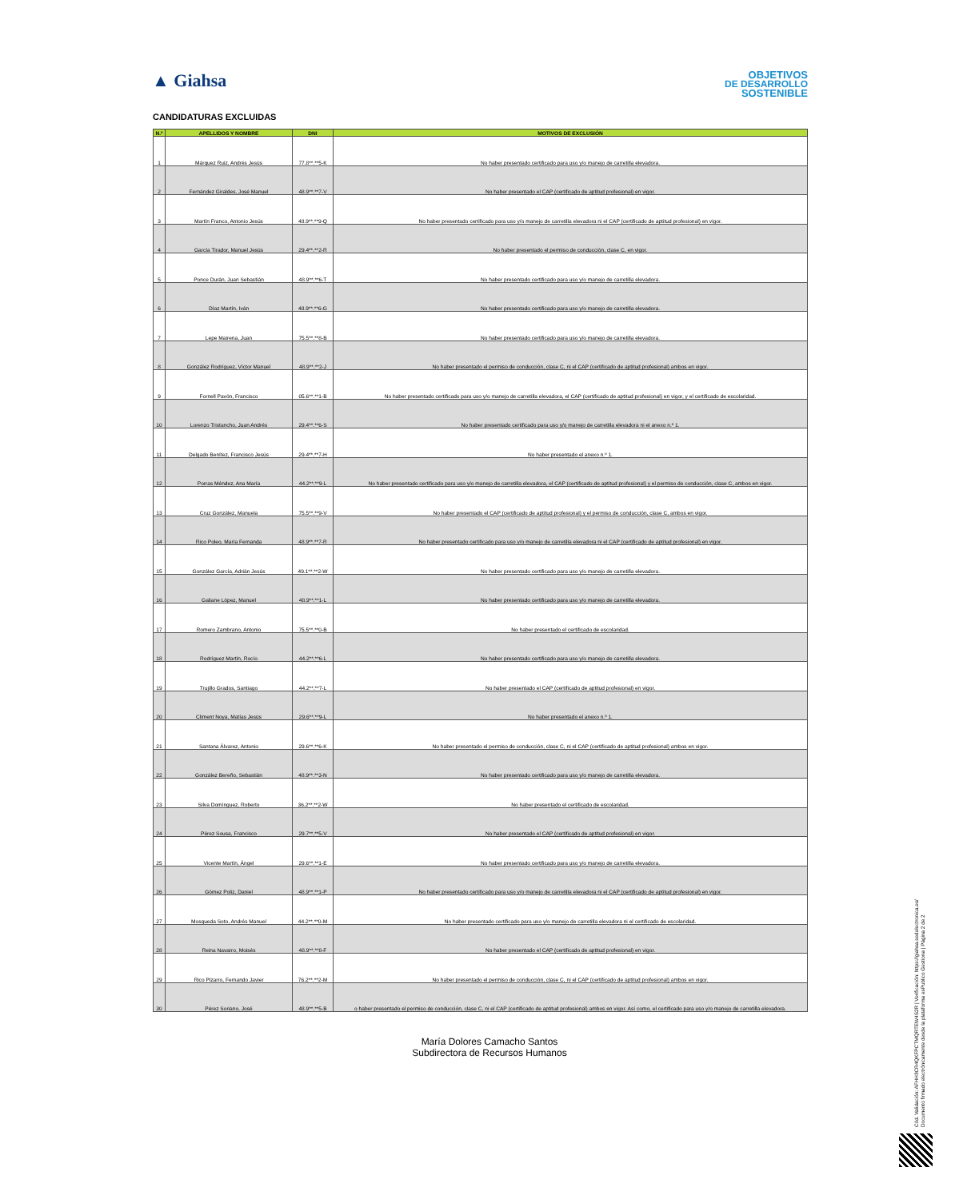▲ Giahsa
OBJETIVOS
DE DESARROLLO
SOSTENIBLE
CANDIDATURAS EXCLUIDAS
| N.º | APELLIDOS Y NOMBRE | DNI | MOTIVOS DE EXCLUSIÓN |
| --- | --- | --- | --- |
| 1 | Márquez Ruiz, Andrés Jesús | 77.8**.**5-K | No haber presentado certificado para uso y/o manejo de carretilla elevadora. |
| 2 | Fernández Giraldes, José Manuel | 48.9**.**7-V | No haber presentado el CAP (certificado de aptitud profesional) en vigor. |
| 3 | Martín Franco, Antonio Jesús | 48.9**.**9-Q | No haber presentado certificado para uso y/o manejo de carretilla elevadora ni el CAP (certificado de aptitud profesional) en vigor. |
| 4 | García Tirador, Manuel Jesús | 29.4**.**2-R | No haber presentado el permiso de conducción, clase C, en vigor. |
| 5 | Ponce Durán, Juan Sebastián | 48.9**.**6-T | No haber presentado certificado para uso y/o manejo de carretilla elevadora. |
| 6 | Díaz Martín, Iván | 48.9**.**6-G | No haber presentado certificado para uso y/o manejo de carretilla elevadora. |
| 7 | Lepe Mairena, Juan | 75.5**.**8-B | No haber presentado certificado para uso y/o manejo de carretilla elevadora. |
| 8 | González Rodríguez, Víctor Manuel | 48.9**.**2-J | No haber presentado el permiso de conducción, clase C, ni el CAP (certificado de aptitud profesional) ambos en vigor. |
| 9 | Fornell Pavón, Francisco | 05.6**.**1-B | No haber presentado certificado para uso y/o manejo de carretilla elevadora, el CAP (certificado de aptitud profesional) en vigor, y el certificado de escolaridad. |
| 10 | Lorenzo Tristancho, Juan Andrés | 29.4**.**6-S | No haber presentado certificado para uso y/o manejo de carretilla elevadora ni el anexo n.º 1. |
| 11 | Delgado Benítez, Francisco Jesús | 29.4**.**7-H | No haber presentado el anexo n.º 1. |
| 12 | Porras Méndez, Ana María | 44.2**.**9-L | No haber presentado certificado para uso y/o manejo de carretilla elevadora, el CAP (certificado de aptitud profesional) y el permiso de conducción, clase C, ambos en vigor. |
| 13 | Cruz González, Manuela | 75.5**.**9-V | No haber presentado el CAP (certificado de aptitud profesional) y el permiso de conducción, clase C, ambos en vigor. |
| 14 | Rico Poleo, María Fernanda | 48.9**.**7-R | No haber presentado certificado para uso y/o manejo de carretilla elevadora ni el CAP (certificado de aptitud profesional) en vigor. |
| 15 | González García, Adrián Jesús | 49.1**.**2-W | No haber presentado certificado para uso y/o manejo de carretilla elevadora. |
| 16 | Galiane López, Manuel | 48.9**.**1-L | No haber presentado certificado para uso y/o manejo de carretilla elevadora. |
| 17 | Romero Zambrano, Antonio | 75.5**.**0-B | No haber presentado el certificado de escolaridad. |
| 18 | Rodríguez Martín, Rocío | 44.2**.**6-L | No haber presentado certificado para uso y/o manejo de carretilla elevadora. |
| 19 | Trujillo Grados, Santiago | 44.2**.**7-L | No haber presentado el CAP (certificado de aptitud profesional) en vigor. |
| 20 | Climent Noya, Matías Jesús | 29.6**.**9-L | No haber presentado el anexo n.º 1. |
| 21 | Santana Álvarez, Antonio | 29.6**.**6-K | No haber presentado el permiso de conducción, clase C, ni el CAP (certificado de aptitud profesional) ambos en vigor. |
| 22 | González Bereño, Sebastián | 48.9**.**3-N | No haber presentado certificado para uso y/o manejo de carretilla elevadora. |
| 23 | Silva Domínguez, Roberto | 36.2**.**2-W | No haber presentado el certificado de escolaridad. |
| 24 | Pérez Sousa, Francisco | 29.7**.**5-V | No haber presentado el CAP (certificado de aptitud profesional) en vigor. |
| 25 | Vicente Martín, Ángel | 29.6**.**1-E | No haber presentado certificado para uso y/o manejo de carretilla elevadora. |
| 26 | Gómez Poliz, Daniel | 48.9**.**1-P | No haber presentado certificado para uso y/o manejo de carretilla elevadora ni el CAP (certificado de aptitud profesional) en vigor. |
| 27 | Mosqueda Soto, Andrés Manuel | 44.2**.**0-M | No haber presentado certificado para uso y/o manejo de carretilla elevadora ni el certificado de escolaridad. |
| 28 | Reina Navarro, Moisés | 48.9**.**8-F | No haber presentado el CAP (certificado de aptitud profesional) en vigor. |
| 29 | Rico Pizarro, Fernando Javier | 76.2**.**2-M | No haber presentado el permiso de conducción, clase C, ni el CAP (certificado de aptitud profesional) ambos en vigor. |
| 30 | Pérez Soriano, José | 48.9**.**5-B | o haber presentado el permiso de conducción, clase C, ni el CAP (certificado de aptitud profesional) ambos en vigor. Así como, el certificado para uso y/o manejo de carretilla elevadora. |
María Dolores Camacho Santos
Subdirectora de Recursos Humanos
Cód. Validación: AFHH3CR4QKFPCTMQRTEW4S2R | Verificación: https://giahsa.sedelectronica.es/
Documento firmado electrónicamente desde la plataforma esPublico Gestiona | Página 2 de 2